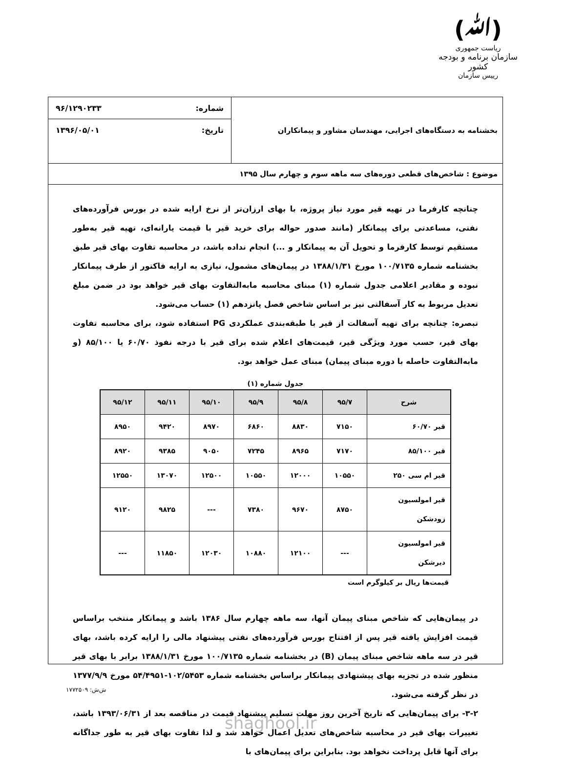(ﷲ)
ریاست جمهوری
سازمان برنامه و بودجه کشور
رییس سازمان
بخشنامه به دستگاه‌های اجرایی، مهندسان مشاور و پیمانکاران
شماره: ۹۶/۱۲۹۰۲۳۳
تاریخ: ۱۳۹۶/۰۵/۰۱
موضوع : شاخص‌های قطعی دوره‌های سه ماهه سوم و چهارم سال ۱۳۹۵
چنانچه کارفرما در تهیه قیر مورد نیاز پروژه، با بهای ارزان‌تر از نرخ ارایه شده در بورس فرآورده‌های نفتی، مساعدتی برای پیمانکار (مانند صدور حواله برای خرید قیر با قیمت یارانه‌ای، تهیه قیر به‌طور مستقیم توسط کارفرما و تحویل آن به پیمانکار و ...) انجام نداده باشد، در محاسبه تفاوت بهای قیر طبق بخشنامه شماره ۱۰۰/۷۱۳۵ مورخ ۱۳۸۸/۱/۳۱ در پیمان‌های مشمول، نیازی به ارایه فاکتور از طرف پیمانکار نبوده و مقادیر اعلامی جدول شماره (۱) مبنای محاسبه مابه‌التفاوت بهای قیر خواهد بود در ضمن مبلغ تعدیل مربوط به کار آسفالتی نیز بر اساس شاخص فصل پانزدهم (۱) حساب می‌شود.
تبصره: چنانچه برای تهیه آسفالت از قیر با طبقه‌بندی عملکردی PG استفاده شود، برای محاسبه تفاوت بهای قیر، حسب مورد ویژگی قیر، قیمت‌های اعلام شده برای قیر با درجه نفوذ ۶۰/۷۰ یا ۸۵/۱۰۰ (و مابه‌التفاوت حاصله با دوره مبنای پیمان) مبنای عمل خواهد بود.
جدول شماره (۱)
| شرح | ۹۵/۷ | ۹۵/۸ | ۹۵/۹ | ۹۵/۱۰ | ۹۵/۱۱ | ۹۵/۱۲ |
| --- | --- | --- | --- | --- | --- | --- |
| قیر ۶۰/۷۰ | ۷۱۵۰ | ۸۸۳۰ | ۶۸۶۰ | ۸۹۷۰ | ۹۴۲۰ | ۸۹۵۰ |
| قیر ۸۵/۱۰۰ | ۷۱۷۰ | ۸۹۶۵ | ۷۲۴۵ | ۹۰۵۰ | ۹۳۸۵ | ۸۹۲۰ |
| قیر ام سی ۲۵۰ | ۱۰۵۵۰ | ۱۲۰۰۰ | ۱۰۵۵۰ | ۱۲۵۰۰ | ۱۳۰۷۰ | ۱۲۵۵۰ |
| قیر امولسیون زودشکن | ۸۷۵۰ | ۹۶۷۰ | ۷۳۸۰ | --- | ۹۸۲۵ | ۹۱۲۰ |
| قیر امولسیون دیرشکن | --- | ۱۲۱۰۰ | ۱۰۸۸۰ | ۱۲۰۳۰ | ۱۱۸۵۰ | --- |
قیمت‌ها ریال بر کیلوگرم است
در پیمان‌هایی که شاخص مبنای پیمان آنها، سه ماهه چهارم سال ۱۳۸۶ باشد و پیمانکار منتخب براساس قیمت افزایش یافته قیر پس از افتتاح بورس فرآورده‌های نفتی پیشنهاد مالی را ارایه کرده باشد، بهای قیر در سه ماهه شاخص مبنای پیمان (B) در بخشنامه شماره ۱۰۰/۷۱۳۵ مورخ ۱۳۸۸/۱/۳۱ برابر با بهای قیر منظور شده در تجزیه بهای پیشنهادی پیمانکار براساس بخشنامه شماره ۱۰۲/۵۴۵۳-۵۴/۴۹۵۱ مورخ ۱۳۷۷/۹/۹ در نظر گرفته می‌شود.
۳-۲- برای پیمان‌هایی که تاریخ آخرین روز مهلت تسلیم پیشنهاد قیمت در مناقصه بعد از ۱۳۹۳/۰۶/۳۱ باشد، تغییرات بهای قیر در محاسبه شاخص‌های تعدیل اعمال خواهد شد و لذا تفاوت بهای قیر به طور جداگانه برای آنها قابل پرداخت نخواهد بود. بنابراین برای پیمان‌های با
ش‌ش: ۱۷۷۲۵۰۹
shaghool.ir